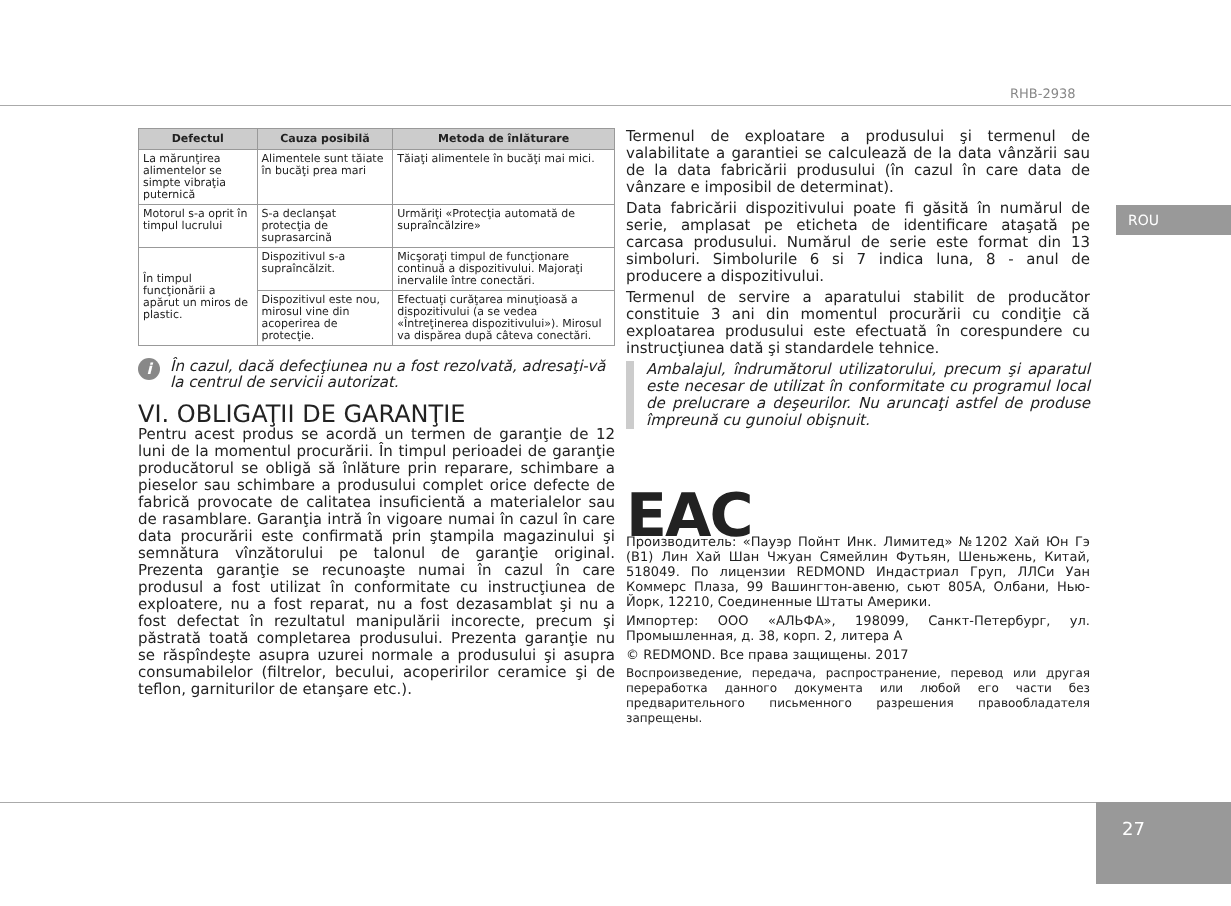RHB-2938
ROU
| Defectul | Cauza posibilă | Metoda de înlăturare |
| --- | --- | --- |
| La mărunţirea alimentelor se simpte vibraţia puternică | Alimentele sunt tăiate în bucăţi prea mari | Tăiaţi alimentele în bucăţi mai mici. |
| Motorul s-a oprit în timpul lucrului | S-a declanşat protecţia de suprasarcină | Urmăriţi «Protecţia automată de supraîncălzire» |
| În timpul funcţionării a apărut un miros de plastic. | Dispozitivul s-a supraîncălzit. | Micşoraţi timpul de funcţionare continuă a dispozitivului. Majoraţi inervalile între conectări. |
| | Dispozitivul este nou, mirosul vine din acoperirea de protecţie. | Efectuaţi curăţarea minuţioasă a dispozitivului (a se vedea «Întreţinerea dispozitivului»). Mirosul va dispărea după câteva conectări. |
i
În cazul, dacă defecţiunea nu a fost rezolvată, adresaţi-vă la centrul de servicii autorizat.
VI. OBLIGAŢII DE GARANŢIE
Pentru acest produs se acordă un termen de garanţie de 12 luni de la momentul procurării. În timpul perioadei de garanţie producătorul se obligă să înlăture prin reparare, schimbare a pieselor sau schimbare a produsului complet orice defecte de fabrică provocate de calitatea insuficientă a materialelor sau de rasamblare. Garanţia intră în vigoare numai în cazul în care data procurării este confirmată prin ştampila magazinului şi semnătura vînzătorului pe talonul de garanţie original. Prezenta garanţie se recunoaşte numai în cazul în care produsul a fost utilizat în conformitate cu instrucţiunea de exploatere, nu a fost reparat, nu a fost dezasamblat şi nu a fost defectat în rezultatul manipulării incorecte, precum şi păstrată toată completarea produsului. Prezenta garanţie nu se răspîndeşte asupra uzurei normale a produsului şi asupra consumabilelor (filtrelor, becului, acoperirilor ceramice şi de teflon, garniturilor de etanşare etc.).
Termenul de exploatare a produsului şi termenul de valabilitate a garantiei se calculează de la data vânzării sau de la data fabricării produsului (în cazul în care data de vânzare e imposibil de determinat).
Data fabricării dispozitivului poate fi găsită în numărul de serie, amplasat pe eticheta de identificare ataşată pe carcasa produsului. Numărul de serie este format din 13 simboluri. Simbolurile 6 si 7 indica luna, 8 - anul de producere a dispozitivului.
Termenul de servire a aparatului stabilit de producător constituie 3 ani din momentul procurării cu condiţie că exploatarea produsului este efectuată în corespundere cu instrucţiunea dată şi standardele tehnice.
Ambalajul, îndrumătorul utilizatorului, precum şi aparatul este necesar de utilizat în conformitate cu programul local de prelucrare a deşeurilor. Nu aruncaţi astfel de produse împreună cu gunoiul obişnuit.
EAC
Производитель: «Пауэр Пойнт Инк. Лимитед» №1202 Хай Юн Гэ (B1) Лин Хай Шан Чжуан Сямейлин Футьян, Шеньжень, Китай, 518049. По лицензии REDMOND Индастриал Груп, ЛЛСи Уан Коммерс Плаза, 99 Вашингтон-авеню, сьют 805А, Олбани, Нью-Йорк, 12210, Соединенные Штаты Америки.
Импортер: ООО «АЛЬФА», 198099, Санкт-Петербург, ул. Промышленная, д. 38, корп. 2, литера А
© REDMOND. Все права защищены. 2017
Воспроизведение, передача, распространение, перевод или другая переработка данного документа или любой его части без предварительного письменного разрешения правообладателя запрещены.
27